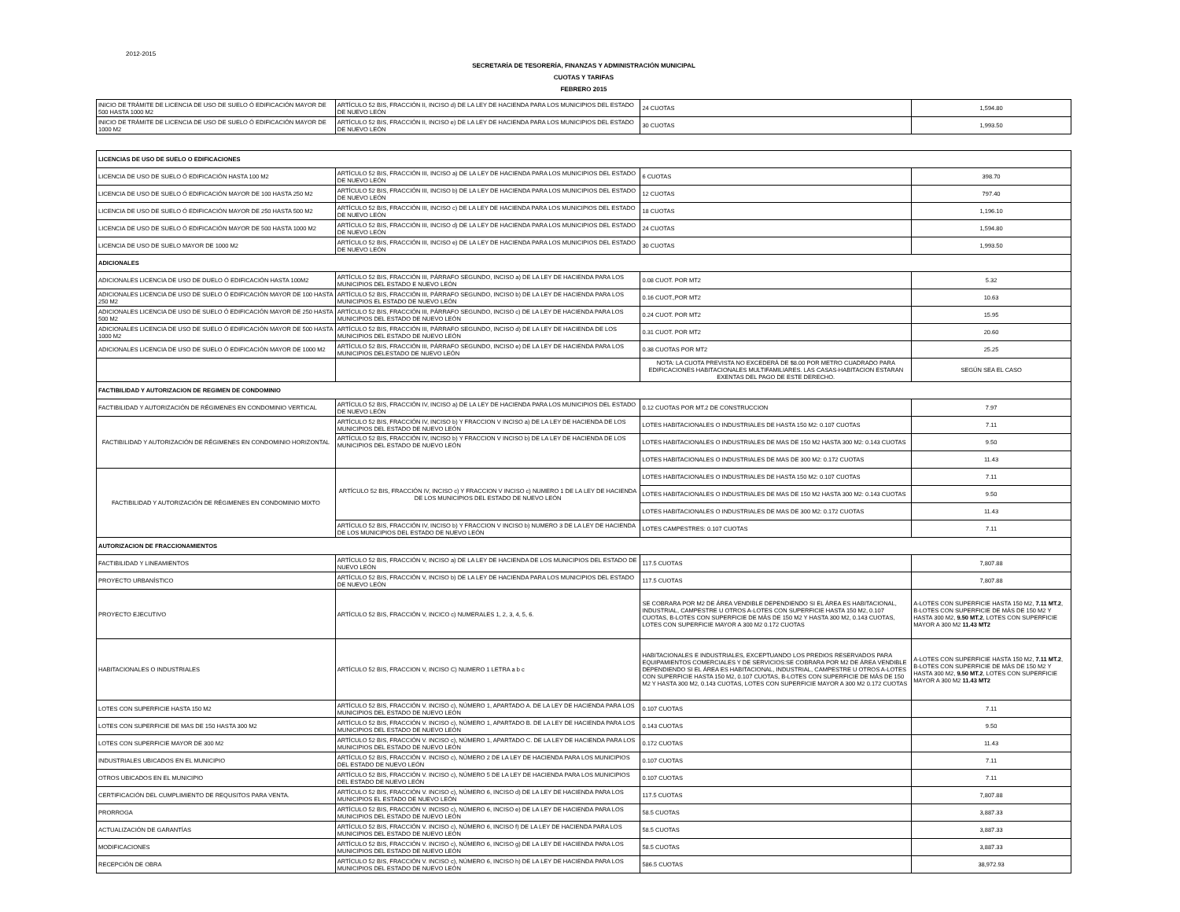2012-2015
SECRETARÍA DE TESORERÍA, FINANZAS Y ADMINISTRACIÓN MUNICIPAL
CUOTAS Y TARIFAS
FEBRERO 2015
| INICIO DE TRÁMITE DE LICENCIA DE USO DE SUELO Ó EDIFICACIÓN MAYOR DE 500 HASTA 1000 M2 | ARTÍCULO 52 BIS, FRACCIÓN II, INCISO d) DE LA LEY DE HACIENDA PARA LOS MUNICIPIOS DEL ESTADO DE NUEVO LEÓN | 24 CUOTAS | 1,594.80 |
| INICIO DE TRÁMITE DE LICENCIA DE USO DE SUELO Ó EDIFICACIÓN MAYOR DE 1000 M2 | ARTÍCULO 52 BIS, FRACCIÓN II, INCISO e) DE LA LEY DE HACIENDA PARA LOS MUNICIPIOS DEL ESTADO DE NUEVO LEÓN | 30 CUOTAS | 1,993.50 |
| LICENCIAS DE USO DE SUELO O EDIFICACIONES | | | |
| LICENCIA DE USO DE SUELO Ó EDIFICACIÓN HASTA 100 M2 | ARTÍCULO 52 BIS, FRACCIÓN III, INCISO a) DE LA LEY DE HACIENDA PARA LOS MUNICIPIOS DEL ESTADO DE NUEVO LEÓN | 6 CUOTAS | 398.70 |
| LICENCIA DE USO DE SUELO Ó EDIFICACIÓN MAYOR DE 100 HASTA 250 M2 | ARTÍCULO 52 BIS, FRACCIÓN III, INCISO b) DE LA LEY DE HACIENDA PARA LOS MUNICIPIOS DEL ESTADO DE NUEVO LEÓN | 12 CUOTAS | 797.40 |
| LICENCIA DE USO DE SUELO Ó EDIFICACIÓN MAYOR DE 250 HASTA 500 M2 | ARTÍCULO 52 BIS, FRACCIÓN III, INCISO c) DE LA LEY DE HACIENDA PARA LOS MUNICIPIOS DEL ESTADO DE NUEVO LEÓN | 18 CUOTAS | 1,196.10 |
| LICENCIA DE USO DE SUELO Ó EDIFICACIÓN MAYOR DE 500 HASTA 1000 M2 | ARTÍCULO 52 BIS, FRACCIÓN III, INCISO d) DE LA LEY DE HACIENDA PARA LOS MUNICIPIOS DEL ESTADO DE NUEVO LEÓN | 24 CUOTAS | 1,594.80 |
| LICENCIA DE USO DE SUELO MAYOR DE 1000 M2 | ARTÍCULO 52 BIS, FRACCIÓN III, INCISO e) DE LA LEY DE HACIENDA PARA LOS MUNICIPIOS DEL ESTADO DE NUEVO LEÓN | 30 CUOTAS | 1,993.50 |
| ADICIONALES | | | |
| ADICIONALES LICENCIA DE USO DE DUELO Ó EDIFICACIÓN HASTA 100M2 | ARTÍCULO 52 BIS, FRACCIÓN III, PÁRRAFO SEGUNDO, INCISO a) DE LA LEY DE HACIENDA PARA LOS MUNICIPIOS DEL ESTADO E NUEVO LEÓN | 0.08 CUOT. POR MT2 | 5.32 |
| ADICIONALES LICENCIA DE USO DE SUELO Ó EDIFICACIÓN MAYOR DE 100 HASTA 250 M2 | ARTÍCULO 52 BIS, FRACCIÓN III, PÁRRAFO SEGUNDO, INCISO b) DE LA LEY DE HACIENDA PARA LOS MUNICIPIOS EL ESTADO DE NUEVO LEÓN | 0.16 CUOT.,POR MT2 | 10.63 |
| ADICIONALES LICENCIA DE USO DE SUELO Ó EDIFICACIÓN MAYOR DE 250 HASTA 500 M2 | ARTÍCULO 52 BIS, FRACCIÓN III, PÁRRAFO SEGUNDO, INCISO c) DE LA LEY DE HACIENDA PARA LOS MUNICIPIOS DEL ESTADO DE NUEVO LEÓN | 0.24 CUOT. POR MT2 | 15.95 |
| ADICIONALES LICENCIA DE USO DE SUELO Ó EDIFICACIÓN MAYOR DE 500 HASTA 1000 M2 | ARTÍCULO 52 BIS, FRACCIÓN III, PÁRRAFO SEGUNDO, INCISO d) DE LA LEY DE HACIENDA DE LOS MUNICIPIOS DEL ESTADO DE NUEVO LEÓN | 0.31 CUOT. POR MT2 | 20.60 |
| ADICIONALES LICENCIA DE USO DE SUELO Ó EDIFICACIÓN MAYOR DE 1000 M2 | ARTÍCULO 52 BIS, FRACCIÓN III, PÁRRAFO SEGUNDO, INCISO e) DE LA LEY DE HACIENDA PARA LOS MUNICIPIOS DELESTADO DE NUEVO LEÓN | 0.38 CUOTAS POR MT2 | 25.25 |
| | | NOTA: LA CUOTA PREVISTA NO EXCEDERÁ DE $8.00 POR METRO CUADRADO PARA EDIFICACIONES HABITACIONALES MULTIFAMILIARES. LAS CASAS-HABITACION ESTARAN EXENTAS DEL PAGO DE ESTE DERECHO. | SEGÚN SEA EL CASO |
| FACTIBILIDAD Y AUTORIZACION DE REGIMEN DE CONDOMINIO | | | |
| FACTIBILIDAD Y AUTORIZACIÓN DE RÉGIMENES EN CONDOMINIO VERTICAL | ARTÍCULO 52 BIS, FRACCIÓN IV, INCISO a) DE LA LEY DE HACIENDA PARA LOS MUNICIPIOS DEL ESTADO DE NUEVO LEÓN | 0.12 CUOTAS POR MT.2 DE CONSTRUCCION | 7.97 |
| FACTIBILIDAD Y AUTORIZACIÓN DE RÉGIMENES EN CONDOMINIO HORIZONTAL | ARTÍCULO 52 BIS, FRACCIÓN IV, INCISO b) Y FRACCION V INCISO a) DE LA LEY DE HACIENDA DE LOS MUNICIPIOS DEL ESTADO DE NUEVO LEÓN | LOTES HABITACIONALES O INDUSTRIALES DE HASTA 150 M2: 0.107 CUOTAS | 7.11 |
| | ARTÍCULO 52 BIS, FRACCIÓN IV, INCISO b) Y FRACCION V INCISO b) DE LA LEY DE HACIENDA DE LOS MUNICIPIOS DEL ESTADO DE NUEVO LEÓN | LOTES HABITACIONALES O INDUSTRIALES DE MAS DE 150 M2 HASTA 300 M2: 0.143 CUOTAS | 9.50 |
| | | LOTES HABITACIONALES O INDUSTRIALES DE MAS DE 300 M2: 0.172 CUOTAS | 11.43 |
| FACTIBILIDAD Y AUTORIZACIÓN DE RÉGIMENES EN CONDOMINIO MIXTO | ARTÍCULO 52 BIS, FRACCIÓN IV, INCISO c) Y FRACCION V INCISO c) NUMERO 1 DE LA LEY DE HACIENDA DE LOS MUNICIPIOS DEL ESTADO DE NUEVO LEÓN | LOTES HABITACIONALES O INDUSTRIALES DE HASTA 150 M2: 0.107 CUOTAS | 7.11 |
| | | LOTES HABITACIONALES O INDUSTRIALES DE MAS DE 150 M2 HASTA 300 M2: 0.143 CUOTAS | 9.50 |
| | | LOTES HABITACIONALES O INDUSTRIALES DE MAS DE 300 M2: 0.172 CUOTAS | 11.43 |
| | ARTÍCULO 52 BIS, FRACCIÓN IV, INCISO b) Y FRACCION V INCISO b) NUMERO 3 DE LA LEY DE HACIENDA DE LOS MUNICIPIOS DEL ESTADO DE NUEVO LEÓN | LOTES CAMPESTRES: 0.107 CUOTAS | 7.11 |
| AUTORIZACION DE FRACCIONAMIENTOS | | | |
| FACTIBILIDAD Y LINEAMIENTOS | ARTÍCULO 52 BIS, FRACCIÓN V, INCISO a) DE LA LEY DE HACIENDA DE LOS MUNICIPIOS DEL ESTADO DE NUEVO LEÓN | 117.5 CUOTAS | 7,807.88 |
| PROYECTO URBANÍSTICO | ARTÍCULO 52 BIS, FRACCIÓN V, INCISO b) DE LA LEY DE HACIENDA PARA LOS MUNICIPIOS DEL ESTADO DE NUEVO LEÓN | 117.5 CUOTAS | 7,807.88 |
| PROYECTO EJECUTIVO | ARTÍCULO 52 BIS, FRACCIÓN V, INCICO c) NUMERALES 1, 2, 3, 4, 5, 6. | SE COBRARA POR M2 DE ÁREA VENDIBLE DEPENDIENDO SI EL ÁREA ES HABITACIONAL, INDUSTRIAL, CAMPESTRE U OTROS A-LOTES CON SUPERFICIE HASTA 150 M2, 0.107 CUOTAS, B-LOTES CON SUPERFICIE DE MÁS DE 150 M2 Y HASTA 300 M2, 0.143 CUOTAS, LOTES CON SUPERFICIE MAYOR A 300 M2 0.172 CUOTAS | A-LOTES CON SUPERFICIE HASTA 150 M2, 7.11 MT.2 , B-LOTES CON SUPERFICIE DE MÁS DE 150 M2 Y HASTA 300 M2, 9.50 MT.2 , LOTES CON SUPERFICIE MAYOR A 300 M2 11.43 MT2 |
| HABITACIONALES O INDUSTRIALES | ARTÍCULO 52 BIS, FRACCION V, INCISO C) NUMERO 1 LETRA a b c | HABITACIONALES E INDUSTRIALES, EXCEPTUANDO LOS PREDIOS RESERVADOS PARA EQUIPAMIENTOS COMERCIALES Y DE SERVICIOS:SE COBRARA POR M2 DE ÁREA VENDIBLE DEPENDIENDO SI EL ÁREA ES HABITACIONAL, INDUSTRIAL, CAMPESTRE U OTROS A-LOTES CON SUPERFICIE HASTA 150 M2, 0.107 CUOTAS, B-LOTES CON SUPERFICIE DE MÁS DE 150 M2 Y HASTA 300 M2, 0.143 CUOTAS, LOTES CON SUPERFICIE MAYOR A 300 M2 0.172 CUOTAS | A-LOTES CON SUPERFICIE HASTA 150 M2, 7.11 MT.2 , B-LOTES CON SUPERFICIE DE MÁS DE 150 M2 Y HASTA 300 M2, 9.50 MT.2 , LOTES CON SUPERFICIE MAYOR A 300 M2 11.43 MT2 |
| LOTES CON SUPERFICIE HASTA 150 M2 | ARTÍCULO 52 BIS, FRACCIÓN V. INCISO c), NÚMERO 1, APARTADO A. DE LA LEY DE HACIENDA PARA LOS MUNICIPIOS DEL ESTADO DE NUEVO LEÓN | 0.107 CUOTAS | 7.11 |
| LOTES CON SUPERFICIE DE MAS DE 150 HASTA 300 M2 | ARTÍCULO 52 BIS, FRACCIÓN V. INCISO c), NÚMERO 1, APARTADO B. DE LA LEY DE HACIENDA PARA LOS MUNICIPIOS DEL ESTADO DE NUEVO LEÓN | 0.143 CUOTAS | 9.50 |
| LOTES CON SUPERFICIE MAYOR DE 300 M2 | ARTÍCULO 52 BIS, FRACCIÓN V. INCISO c), NÚMERO 1, APARTADO C. DE LA LEY DE HACIENDA PARA LOS MUNICIPIOS DEL ESTADO DE NUEVO LEÓN | 0.172 CUOTAS | 11.43 |
| INDUSTRIALES UBICADOS EN EL MUNICIPIO | ARTÍCULO 52 BIS, FRACCIÓN V. INCISO c), NÚMERO 2 DE LA LEY DE HACIENDA PARA LOS MUNICIPIOS DEL ESTADO DE NUEVO LEÓN | 0.107 CUOTAS | 7.11 |
| OTROS UBICADOS EN EL MUNICIPIO | ARTÍCULO 52 BIS, FRACCIÓN V. INCISO c), NÚMERO 5 DE LA LEY DE HACIENDA PARA LOS MUNICIPIOS DEL ESTADO DE NUEVO LEÓN | 0.107 CUOTAS | 7.11 |
| CERTIFICACIÓN DEL CUMPLIMIENTO DE REQUSITOS PARA VENTA. | ARTÍCULO 52 BIS, FRACCIÓN V. INCISO c), NÚMERO 6, INCISO d) DE LA LEY DE HACIENDA PARA LOS MUNICIPIOS EL ESTADO DE NUEVO LEÓN | 117.5 CUOTAS | 7,807.88 |
| PRORROGA | ARTÍCULO 52 BIS, FRACCIÓN V. INCISO c), NÚMERO 6, INCISO e) DE LA LEY DE HACIENDA PARA LOS MUNICIPIOS DEL ESTADO DE NUEVO LEÓN | 58.5 CUOTAS | 3,887.33 |
| ACTUALIZACIÓN DE GARANTÍAS | ARTÍCULO 52 BIS, FRACCIÓN V. INCISO c), NÚMERO 6, INCISO f) DE LA LEY DE HACIENDA PARA LOS MUNICIPIOS DEL ESTADO DE NUEVO LEÓN | 58.5 CUOTAS | 3,887.33 |
| MODIFICACIONES | ARTÍCULO 52 BIS, FRACCIÓN V. INCISO c), NÚMERO 6, INCISO g) DE LA LEY DE HACIENDA PARA LOS MUNICIPIOS DEL ESTADO DE NUEVO LEÓN | 58.5 CUOTAS | 3,887.33 |
| RECEPCIÓN DE OBRA | ARTÍCULO 52 BIS, FRACCIÓN V. INCISO c), NÚMERO 6, INCISO h) DE LA LEY DE HACIENDA PARA LOS MUNICIPIOS DEL ESTADO DE NUEVO LEÓN | 586.5 CUOTAS | 38,972.93 |